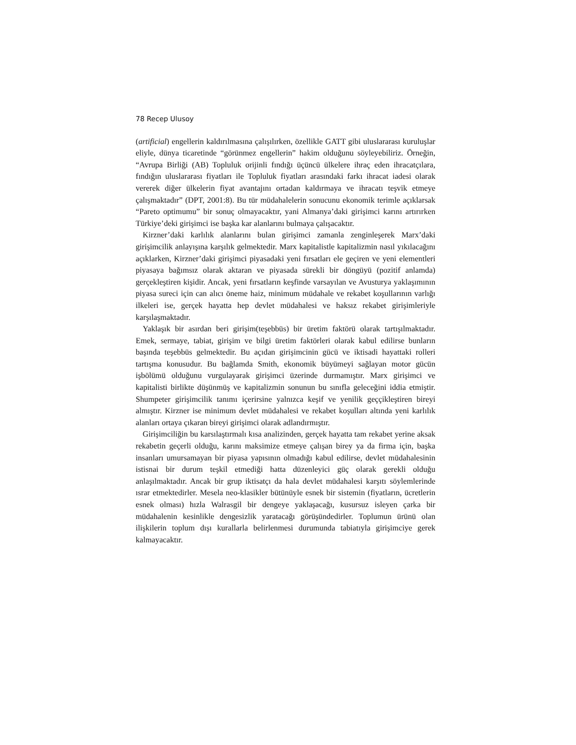78 Recep Ulusoy
(artificial) engellerin kaldırılmasına çalışılırken, özellikle GATT gibi uluslararası kuruluşlar eliyle, dünya ticaretinde “görünmez engellerin” hakim olduğunu söyleyebiliriz. Örneğin, “Avrupa Birliği (AB) Topluluk orijinli fındığı üçüncü ülkelere ihraç eden ihracatçılara, fındığın uluslararası fiyatları ile Topluluk fiyatları arasındaki farkı ihracat iadesi olarak vererek diğer ülkelerin fiyat avantajını ortadan kaldırmaya ve ihracatı teşvik etmeye çalışmaktadır” (DPT, 2001:8). Bu tür müdahalelerin sonucunu ekonomik terimle açıklarsak “Pareto optimumu” bir sonuç olmayacaktır, yani Almanya’daki girişimci karını artırırken Türkiye’deki girişimci ise başka kar alanlarını bulmaya çalışacaktır.
Kirzner’daki karlılık alanlarını bulan girişimci zamanla zenginleşerek Marx’daki girişimcilik anlayışına karşılık gelmektedir. Marx kapitalistle kapitalizmin nasıl yıkılacağını açıklarken, Kirzner’daki girişimci piyasadaki yeni fırsatları ele geçiren ve yeni elementleri piyasaya bağımsız olarak aktaran ve piyasada sürekli bir döngüyü (pozitif anlamda) gerçekleştiren kişidir. Ancak, yeni fırsatların keşfinde varsayılan ve Avusturya yaklaşımının piyasa sureci için can alıcı öneme haiz, minimum müdahale ve rekabet koşullarının varlığı ilkeleri ise, gerçek hayatta hep devlet müdahalesi ve haksız rekabet girişimleriyle karşılaşmaktadır.
Yaklaşık bir asırdan beri girişim(teşebbüs) bir üretim faktörü olarak tartışılmaktadır. Emek, sermaye, tabiat, girişim ve bilgi üretim faktörleri olarak kabul edilirse bunların başında teşebbüs gelmektedir. Bu açıdan girişimcinin gücü ve iktisadi hayattaki rolleri tartışma konusudur. Bu bağlamda Smith, ekonomik büyümeyi sağlayan motor gücün işbölümü olduğunu vurgulayarak girişimci üzerinde durmamıştır. Marx girişimci ve kapitalisti birlikte düşünmüş ve kapitalizmin sonunun bu sınıfla geleceğini iddia etmiştir. Shumpeter girişimcilik tanımı içerirsine yalnızca keşif ve yenilik geççikleştiren bireyi almıştır. Kirzner ise minimum devlet müdahalesi ve rekabet koşulları altında yeni karlılık alanları ortaya çıkaran bireyi girişimci olarak adlandırmıştır.
Girişimciliğin bu karsılaştırmalı kısa analizinden, gerçek hayatta tam rekabet yerine aksak rekabetin geçerli olduğu, karını maksimize etmeye çalışan birey ya da firma için, başka insanları umursamayan bir piyasa yapısının olmadığı kabul edilirse, devlet müdahalesinin istisnai bir durum teşkil etmediği hatta düzenleyici güç olarak gerekli olduğu anlaşılmaktadır. Ancak bir grup iktisatçı da hala devlet müdahalesi karşıtı söylemlerinde ısrar etmektedirler. Mesela neo-klasikler bütünüyle esnek bir sistemin (fiyatların, ücretlerin esnek olması) hızla Walrasgil bir dengeye yaklaşacağı, kusursuz isleyen çarka bir müdahalenin kesinlikle dengesizlik yaratacağı görüşündedirler. Toplumun ürünü olan ilişkilerin toplum dışı kurallarla belirlenmesi durumunda tabiatıyla girişimciye gerek kalmayacaktır.